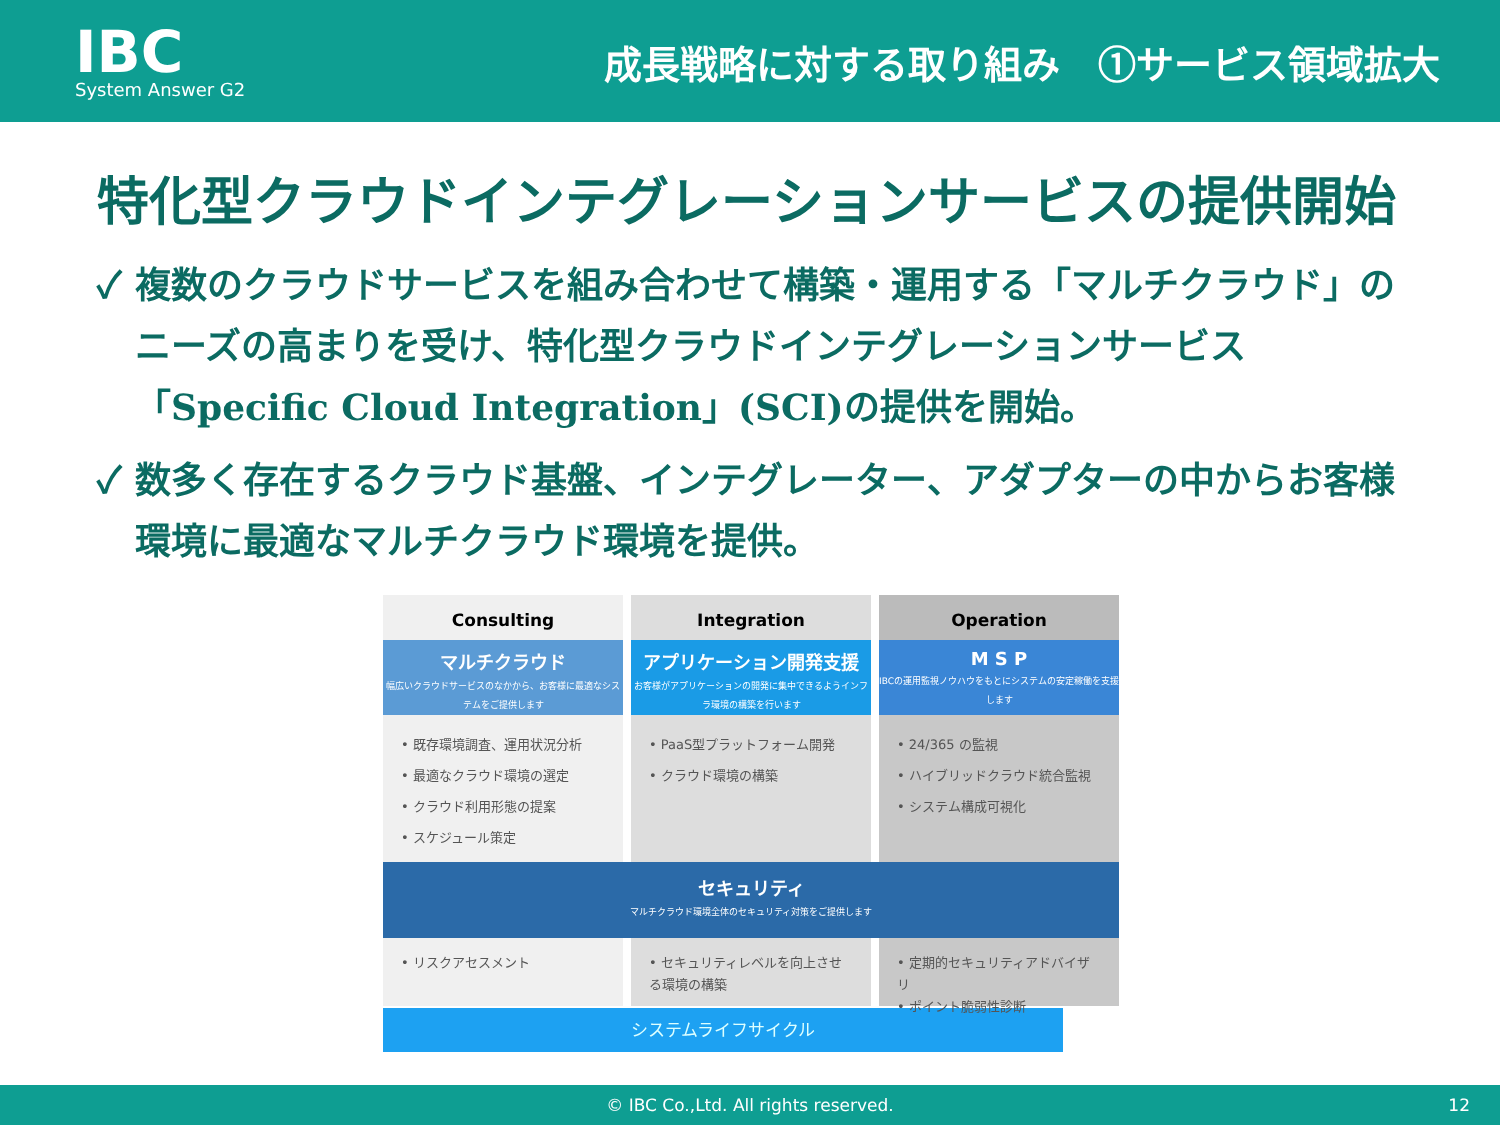IBC
System Answer G2
成長戦略に対する取り組み　①サービス領域拡大
特化型クラウドインテグレーションサービスの提供開始
✓ 複数のクラウドサービスを組み合わせて構築・運用する「マルチクラウド」のニーズの高まりを受け、特化型クラウドインテグレーションサービス「Specific Cloud Integration」(SCI)の提供を開始。
✓ 数多く存在するクラウド基盤、インテグレーター、アダプターの中からお客様環境に最適なマルチクラウド環境を提供。
Consulting
マルチクラウド
幅広いクラウドサービスのなかから、お客様に最適なシステムをご提供します
• 既存環境調査、運用状況分析
• 最適なクラウド環境の選定
• クラウド利用形態の提案
• スケジュール策定
Integration
アプリケーション開発支援
お客様がアプリケーションの開発に集中できるようインフラ環境の構築を行います
• PaaS型プラットフォーム開発
• クラウド環境の構築
Operation
M S P
IBCの運用監視ノウハウをもとにシステムの安定稼働を支援します
• 24/365 の監視
• ハイブリッドクラウド統合監視
• システム構成可視化
セキュリティ
マルチクラウド環境全体のセキュリティ対策をご提供します
• リスクアセスメント • セキュリティレベルを向上させる環境の構築
• 定期的セキュリティアドバイザリ
• ポイント脆弱性診断
システムライフサイクル
© IBC Co.,Ltd. All rights reserved. 12